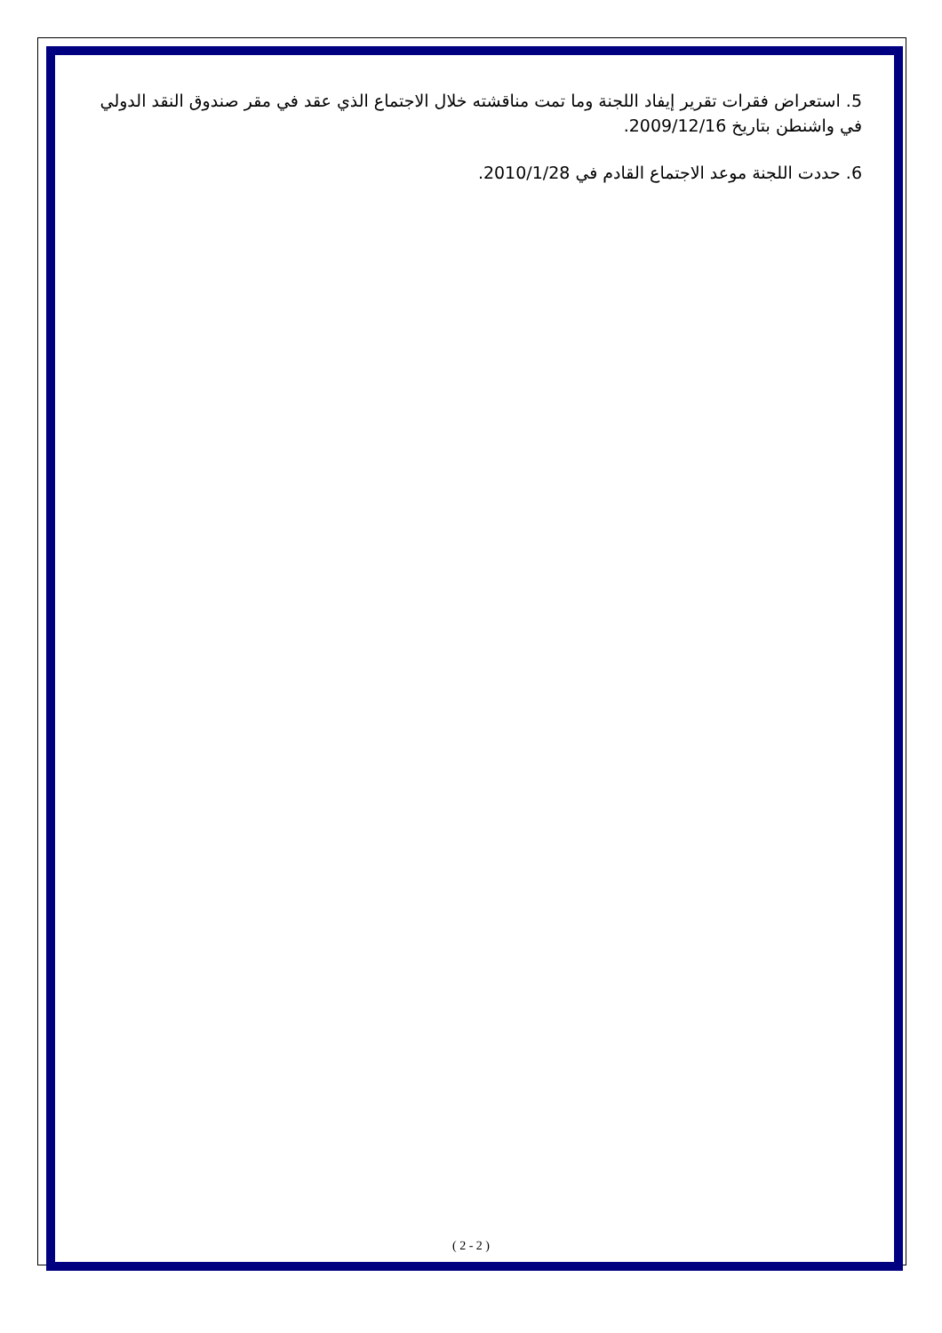5. استعراض فقرات تقرير إيفاد اللجنة وما تمت مناقشته خلال الاجتماع الذي عقد في مقر صندوق النقد الدولي في واشنطن بتاريخ 2009/12/16.
6. حددت اللجنة موعد الاجتماع القادم في 2010/1/28.
( 2 - 2 )